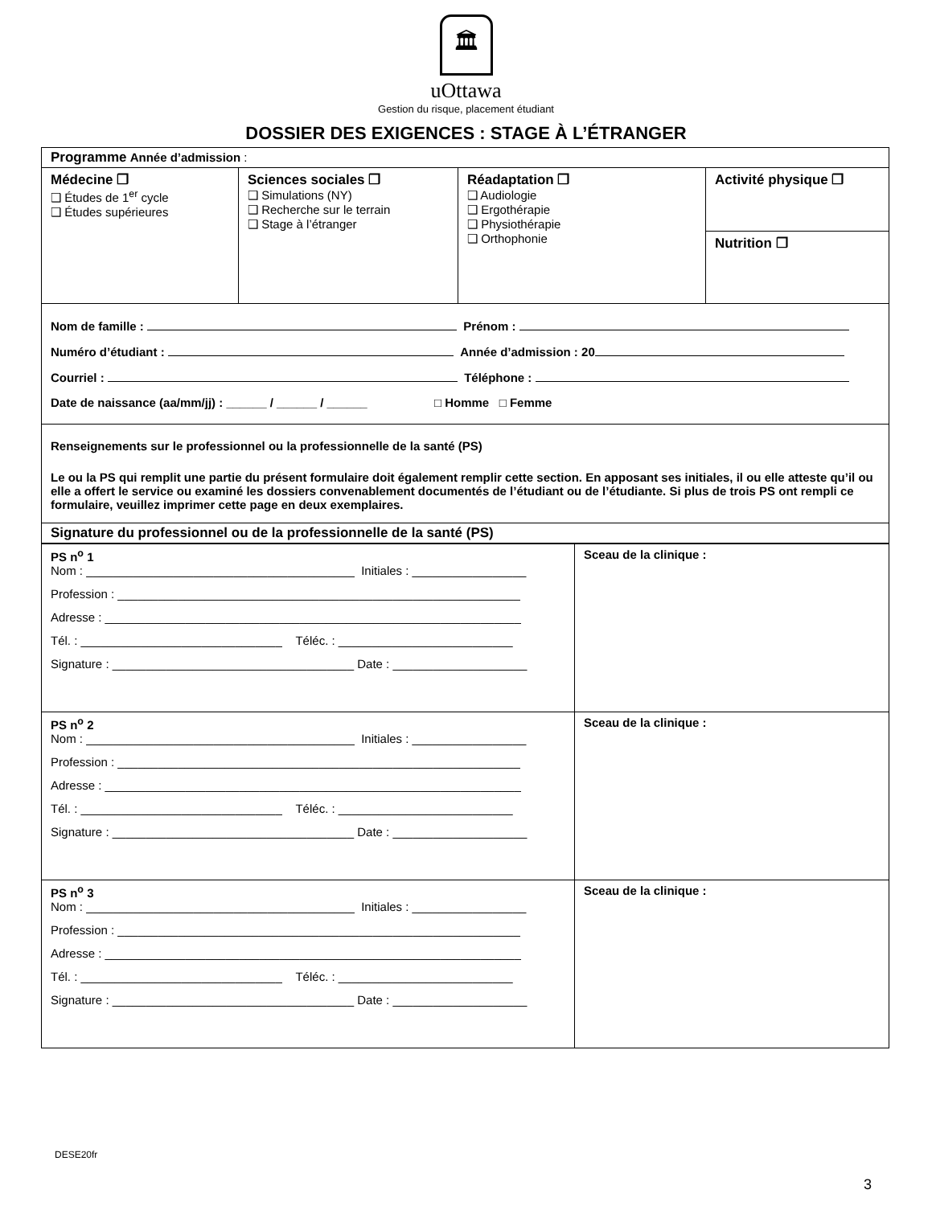🏛
uOttawa
Gestion du risque, placement étudiant
DOSSIER DES EXIGENCES : STAGE À L’ÉTRANGER
| Programme Année d’admission : | | | |
| Médecine ❒ ❑ Études de 1<sup>er</sup> cycle ❑ Études supérieures | Sciences sociales ❒ ❑ Simulations (NY) ❑ Recherche sur le terrain ❑ Stage à l’étranger | Réadaptation ❒ ❑ Audiologie ❑ Ergothérapie ❑ Physiothérapie ❑ Orthophonie | Activité physique ❒ |
| | | | Nutrition ❒ |
| Nom de famille : Prénom : Numéro d’étudiant : Année d’admission : 20 Courriel : Téléphone : Date de naissance (aa/mm/jj) : ______ / ______ / ______ □ Homme □ Femme | | | |
| Renseignements sur le professionnel ou la professionnelle de la santé (PS) Le ou la PS qui remplit une partie du présent formulaire doit également remplir cette section. En apposant ses initiales, il ou elle atteste qu’il ou elle a offert le service ou examiné les dossiers convenablement documentés de l’étudiant ou de l’étudiante. Si plus de trois PS ont rempli ce formulaire, veuillez imprimer cette page en deux exemplaires. | | | |
| Signature du professionnel ou de la professionnelle de la santé (PS) | | | |
| PS n<sup>o</sup> 1 Nom : ________________________________________ Initiales : _________________ Profession : ____________________________________________________________ Adresse : ______________________________________________________________ Tél. : ______________________________ Téléc. : __________________________ Signature : ____________________________________ Date : ____________________ | Sceau de la clinique : |
| PS n<sup>o</sup> 2 Nom : ________________________________________ Initiales : _________________ Profession : ____________________________________________________________ Adresse : ______________________________________________________________ Tél. : ______________________________ Téléc. : __________________________ Signature : ____________________________________ Date : ____________________ | Sceau de la clinique : |
| PS n<sup>o</sup> 3 Nom : ________________________________________ Initiales : _________________ Profession : ____________________________________________________________ Adresse : ______________________________________________________________ Tél. : ______________________________ Téléc. : __________________________ Signature : ____________________________________ Date : ____________________ | Sceau de la clinique : |
DESE20fr
3